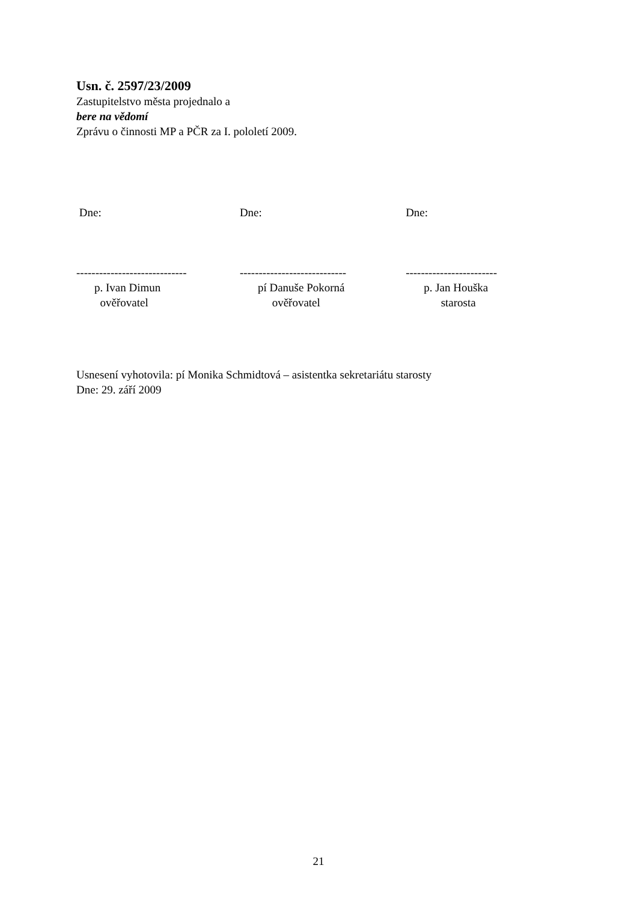Usn. č. 2597/23/2009
Zastupitelstvo města projednalo a
bere na vědomí
Zprávu o činnosti MP a PČR za I. pololetí 2009.
Dne:
-----------------------------
p. Ivan Dimun
ověřovatel
Dne:
----------------------------
pí Danuše Pokorná
ověřovatel
Dne:
------------------------
p. Jan Houška
starosta
Usnesení vyhotovila: pí Monika Schmidtová – asistentka sekretariátu starosty
Dne: 29. září 2009
21